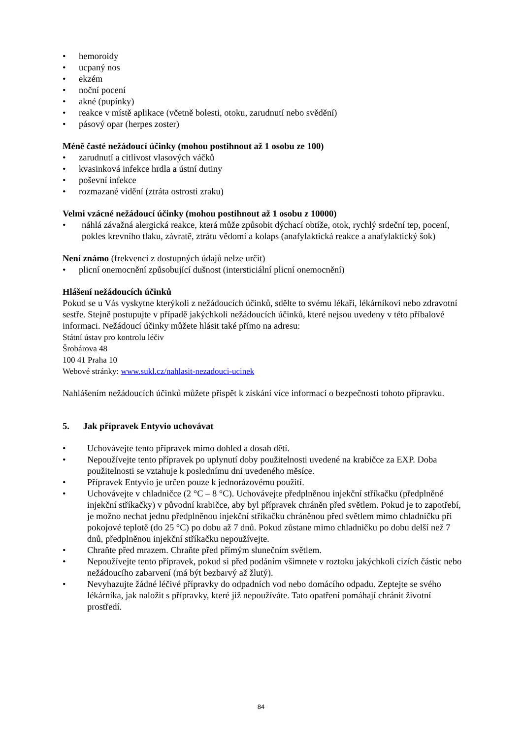• hemoroidy
• ucpaný nos
• ekzém
• noční pocení
• akné (pupínky)
• reakce v místě aplikace (včetně bolesti, otoku, zarudnutí nebo svědění)
• pásový opar (herpes zoster)
Méně časté nežádoucí účinky (mohou postihnout až 1 osobu ze 100)
• zarudnutí a citlivost vlasových váčků
• kvasinková infekce hrdla a ústní dutiny
• poševní infekce
• rozmazané vidění (ztráta ostrosti zraku)
Velmi vzácné nežádoucí účinky (mohou postihnout až 1 osobu z 10000)
• náhlá závažná alergická reakce, která může způsobit dýchací obtíže, otok, rychlý srdeční tep, pocení, pokles krevního tlaku, závratě, ztrátu vědomí a kolaps (anafylaktická reakce a anafylaktický šok)
Není známo (frekvenci z dostupných údajů nelze určit)
• plicní onemocnění způsobující dušnost (intersticiální plicní onemocnění)
Hlášení nežádoucích účinků
Pokud se u Vás vyskytne kterýkoli z nežádoucích účinků, sdělte to svému lékaři, lékárníkovi nebo zdravotní sestře. Stejně postupujte v případě jakýchkoli nežádoucích účinků, které nejsou uvedeny v této příbalové informaci. Nežádoucí účinky můžete hlásit také přímo na adresu:
Státní ústav pro kontrolu léčiv
Šrobárova 48
100 41 Praha 10
Webové stránky: www.sukl.cz/nahlasit-nezadouci-ucinek
Nahlášením nežádoucích účinků můžete přispět k získání více informací o bezpečnosti tohoto přípravku.
5. Jak přípravek Entyvio uchovávat
• Uchovávejte tento přípravek mimo dohled a dosah dětí.
• Nepoužívejte tento přípravek po uplynutí doby použitelnosti uvedené na krabičce za EXP. Doba použitelnosti se vztahuje k poslednímu dni uvedeného měsíce.
• Přípravek Entyvio je určen pouze k jednorázovému použití.
• Uchovávejte v chladničce (2 °C – 8 °C). Uchovávejte předplněnou injekční stříkačku (předplněné injekční stříkačky) v původní krabičce, aby byl přípravek chráněn před světlem. Pokud je to zapotřebí, je možno nechat jednu předplněnou injekční stříkačku chráněnou před světlem mimo chladničku při pokojové teplotě (do 25 °C) po dobu až 7 dnů. Pokud zůstane mimo chladničku po dobu delší než 7 dnů, předplněnou injekční stříkačku nepoužívejte.
• Chraňte před mrazem. Chraňte před přímým slunečním světlem.
• Nepoužívejte tento přípravek, pokud si před podáním všimnete v roztoku jakýchkoli cizích částic nebo nežádoucího zabarvení (má být bezbarvý až žlutý).
• Nevyhazujte žádné léčivé přípravky do odpadních vod nebo domácího odpadu. Zeptejte se svého lékárníka, jak naložit s přípravky, které již nepoužíváte. Tato opatření pomáhají chránit životní prostředí.
84